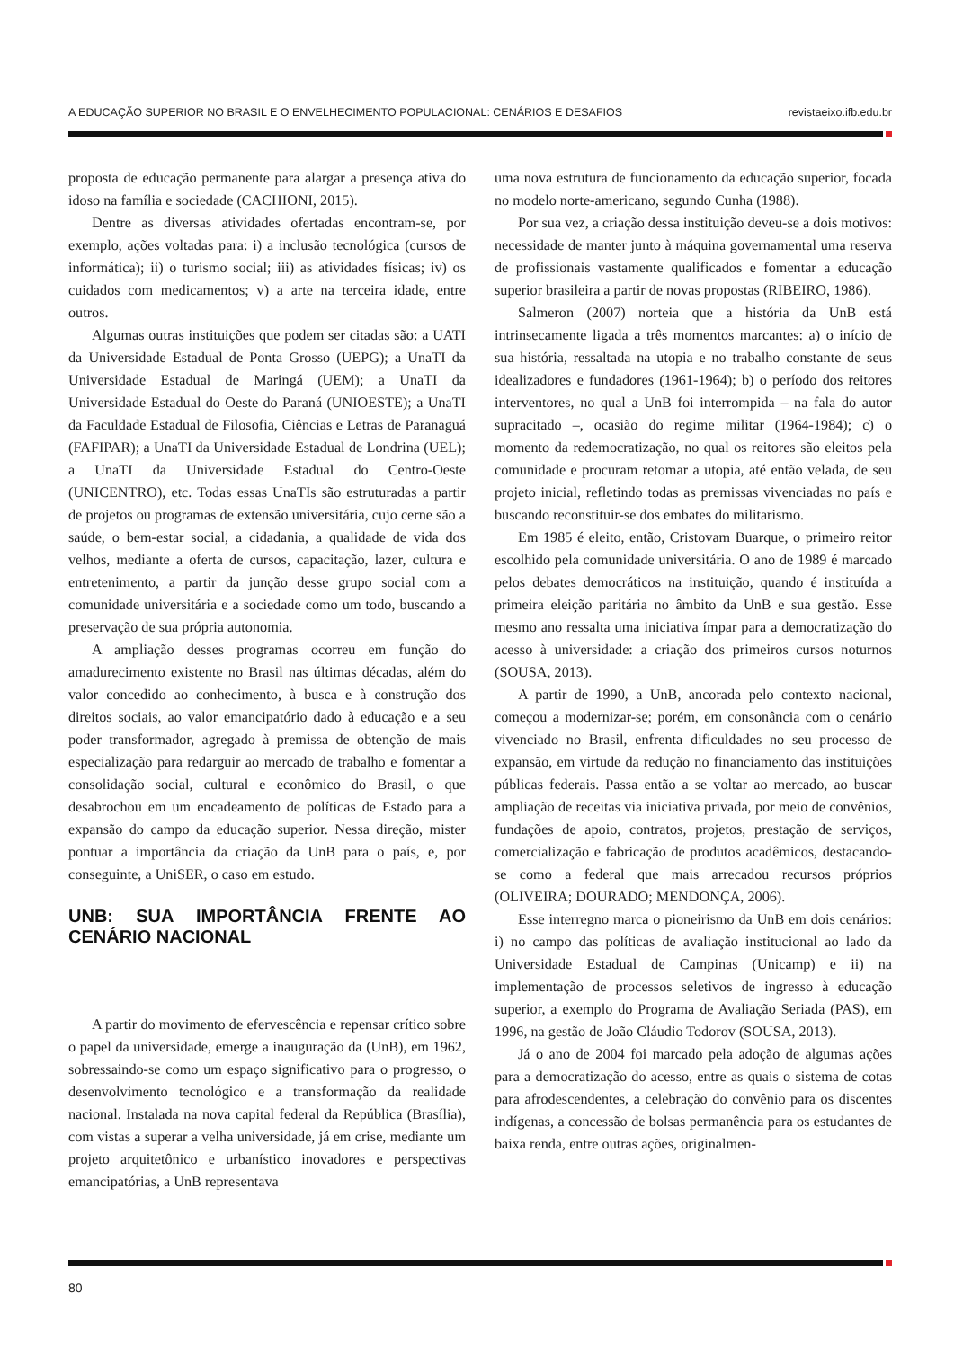A EDUCAÇÃO SUPERIOR NO BRASIL E O ENVELHECIMENTO POPULACIONAL: CENÁRIOS E DESAFIOS revistaeixo.ifb.edu.br
proposta de educação permanente para alargar a presença ativa do idoso na família e sociedade (CACHIONI, 2015).
Dentre as diversas atividades ofertadas encontram-se, por exemplo, ações voltadas para: i) a inclusão tecnológica (cursos de informática); ii) o turismo social; iii) as atividades físicas; iv) os cuidados com medicamentos; v) a arte na terceira idade, entre outros.
Algumas outras instituições que podem ser citadas são: a UATI da Universidade Estadual de Ponta Grosso (UEPG); a UnaTI da Universidade Estadual de Maringá (UEM); a UnaTI da Universidade Estadual do Oeste do Paraná (UNIOESTE); a UnaTI da Faculdade Estadual de Filosofia, Ciências e Letras de Paranaguá (FAFIPAR); a UnaTI da Universidade Estadual de Londrina (UEL); a UnaTI da Universidade Estadual do Centro-Oeste (UNICENTRO), etc. Todas essas UnaTIs são estruturadas a partir de projetos ou programas de extensão universitária, cujo cerne são a saúde, o bem-estar social, a cidadania, a qualidade de vida dos velhos, mediante a oferta de cursos, capacitação, lazer, cultura e entretenimento, a partir da junção desse grupo social com a comunidade universitária e a sociedade como um todo, buscando a preservação de sua própria autonomia.
A ampliação desses programas ocorreu em função do amadurecimento existente no Brasil nas últimas décadas, além do valor concedido ao conhecimento, à busca e à construção dos direitos sociais, ao valor emancipatório dado à educação e a seu poder transformador, agregado à premissa de obtenção de mais especialização para redarguir ao mercado de trabalho e fomentar a consolidação social, cultural e econômico do Brasil, o que desabrochou em um encadeamento de políticas de Estado para a expansão do campo da educação superior. Nessa direção, mister pontuar a importância da criação da UnB para o país, e, por conseguinte, a UniSER, o caso em estudo.
UNB: SUA IMPORTÂNCIA FRENTE AO CENÁRIO NACIONAL
A partir do movimento de efervescência e repensar crítico sobre o papel da universidade, emerge a inauguração da (UnB), em 1962, sobressaindo-se como um espaço significativo para o progresso, o desenvolvimento tecnológico e a transformação da realidade nacional. Instalada na nova capital federal da República (Brasília), com vistas a superar a velha universidade, já em crise, mediante um projeto arquitetônico e urbanístico inovadores e perspectivas emancipatórias, a UnB representava
uma nova estrutura de funcionamento da educação superior, focada no modelo norte-americano, segundo Cunha (1988).
Por sua vez, a criação dessa instituição deveu-se a dois motivos: necessidade de manter junto à máquina governamental uma reserva de profissionais vastamente qualificados e fomentar a educação superior brasileira a partir de novas propostas (RIBEIRO, 1986).
Salmeron (2007) norteia que a história da UnB está intrinsecamente ligada a três momentos marcantes: a) o início de sua história, ressaltada na utopia e no trabalho constante de seus idealizadores e fundadores (1961-1964); b) o período dos reitores interventores, no qual a UnB foi interrompida – na fala do autor supracitado –, ocasião do regime militar (1964-1984); c) o momento da redemocratização, no qual os reitores são eleitos pela comunidade e procuram retomar a utopia, até então velada, de seu projeto inicial, refletindo todas as premissas vivenciadas no país e buscando reconstituir-se dos embates do militarismo.
Em 1985 é eleito, então, Cristovam Buarque, o primeiro reitor escolhido pela comunidade universitária. O ano de 1989 é marcado pelos debates democráticos na instituição, quando é instituída a primeira eleição paritária no âmbito da UnB e sua gestão. Esse mesmo ano ressalta uma iniciativa ímpar para a democratização do acesso à universidade: a criação dos primeiros cursos noturnos (SOUSA, 2013).
A partir de 1990, a UnB, ancorada pelo contexto nacional, começou a modernizar-se; porém, em consonância com o cenário vivenciado no Brasil, enfrenta dificuldades no seu processo de expansão, em virtude da redução no financiamento das instituições públicas federais. Passa então a se voltar ao mercado, ao buscar ampliação de receitas via iniciativa privada, por meio de convênios, fundações de apoio, contratos, projetos, prestação de serviços, comercialização e fabricação de produtos acadêmicos, destacando-se como a federal que mais arrecadou recursos próprios (OLIVEIRA; DOURADO; MENDONÇA, 2006).
Esse interregno marca o pioneirismo da UnB em dois cenários: i) no campo das políticas de avaliação institucional ao lado da Universidade Estadual de Campinas (Unicamp) e ii) na implementação de processos seletivos de ingresso à educação superior, a exemplo do Programa de Avaliação Seriada (PAS), em 1996, na gestão de João Cláudio Todorov (SOUSA, 2013).
Já o ano de 2004 foi marcado pela adoção de algumas ações para a democratização do acesso, entre as quais o sistema de cotas para afrodescendentes, a celebração do convênio para os discentes indígenas, a concessão de bolsas permanência para os estudantes de baixa renda, entre outras ações, originalmen-
80